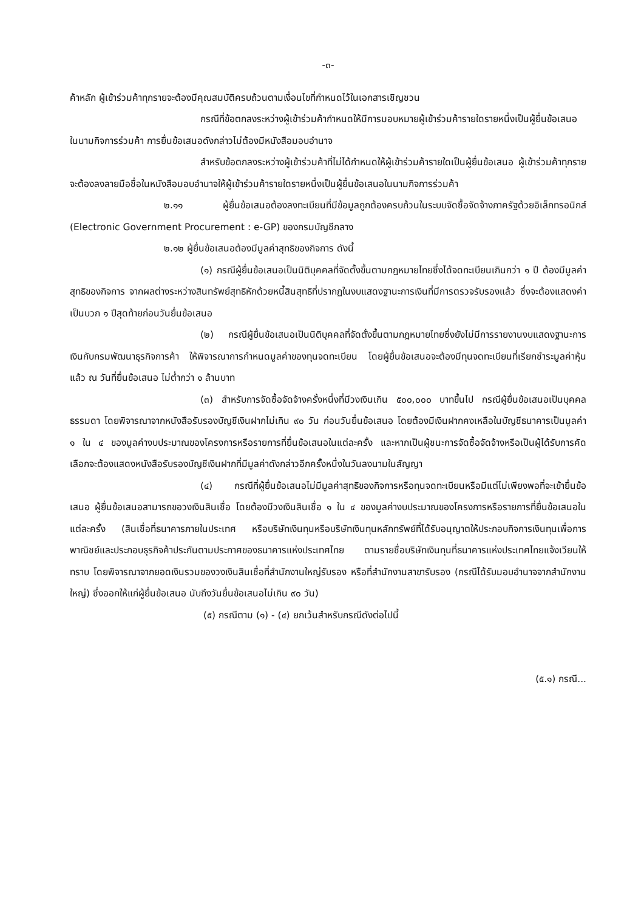-๓-
ค้าหลัก ผู้เข้าร่วมค้าทุกรายจะต้องมีคุณสมบัติครบถ้วนตามเงื่อนไขที่กำหนดไว้ในเอกสารเชิญชวน
กรณีที่ข้อตกลงระหว่างผู้เข้าร่วมค้ากำหนดให้มีการมอบหมายผู้เข้าร่วมค้ารายใดรายหนึ่งเป็นผู้ยื่นข้อเสนอ ในนามกิจการร่วมค้า การยื่นข้อเสนอดังกล่าวไม่ต้องมีหนังสือมอบอำนาจ
สำหรับข้อตกลงระหว่างผู้เข้าร่วมค้าที่ไม่ได้กำหนดให้ผู้เข้าร่วมค้ารายใดเป็นผู้ยื่นข้อเสนอ ผู้เข้าร่วมค้าทุกรายจะต้องลงลายมือชื่อในหนังสือมอบอำนาจให้ผู้เข้าร่วมค้ารายใดรายหนึ่งเป็นผู้ยื่นข้อเสนอในนามกิจการร่วมค้า
๒.๑๑ ผู้ยื่นข้อเสนอต้องลงทะเบียนที่มีข้อมูลถูกต้องครบถ้วนในระบบจัดซื้อจัดจ้างภาครัฐด้วยอิเล็กทรอนิกส์ (Electronic Government Procurement : e-GP) ของกรมบัญชีกลาง
๒.๑๒ ผู้ยื่นข้อเสนอต้องมีมูลค่าสุทธิของกิจการ ดังนี้
(๑) กรณีผู้ยื่นข้อเสนอเป็นนิติบุคคลที่จัดตั้งขึ้นตามกฎหมายไทยซึ่งได้จดทะเบียนเกินกว่า ๑ ปี ต้องมีมูลค่าสุทธิของกิจการ จากผลต่างระหว่างสินทรัพย์สุทธิหักด้วยหนี้สินสุทธิที่ปรากฏในงบแสดงฐานะการเงินที่มีการตรวจรับรองแล้ว ซึ่งจะต้องแสดงค่าเป็นบวก ๑ ปีสุดท้ายก่อนวันยื่นข้อเสนอ
(๒) กรณีผู้ยื่นข้อเสนอเป็นนิติบุคคลที่จัดตั้งขึ้นตามกฎหมายไทยซึ่งยังไม่มีการรายงานงบแสดงฐานะการเงินกับกรมพัฒนาธุรกิจการค้า ให้พิจารณาการกำหนดมูลค่าของทุนจดทะเบียน โดยผู้ยื่นข้อเสนอจะต้องมีทุนจดทะเบียนที่เรียกชำระมูลค่าหุ้นแล้ว ณ วันที่ยื่นข้อเสนอ ไม่ต่ำกว่า ๑ ล้านบาท
(๓) สำหรับการจัดซื้อจัดจ้างครั้งหนึ่งที่มีวงเงินเกิน ๕๐๐,๐๐๐ บาทขึ้นไป กรณีผู้ยื่นข้อเสนอเป็นบุคคลธรรมดา โดยพิจารณาจากหนังสือรับรองบัญชีเงินฝากไม่เกิน ๙๐ วัน ก่อนวันยื่นข้อเสนอ โดยต้องมีเงินฝากคงเหลือในบัญชีธนาคารเป็นมูลค่า ๑ ใน ๔ ของมูลค่างบประมาณของโครงการหรือรายการที่ยื่นข้อเสนอในแต่ละครั้ง และหากเป็นผู้ชนะการจัดซื้อจัดจ้างหรือเป็นผู้ได้รับการคัดเลือกจะต้องแสดงหนังสือรับรองบัญชีเงินฝากที่มีมูลค่าดังกล่าวอีกครั้งหนึ่งในวันลงนามในสัญญา
(๔) กรณีที่ผู้ยื่นข้อเสนอไม่มีมูลค่าสุทธิของกิจการหรือทุนจดทะเบียนหรือมีแต่ไม่เพียงพอที่จะเข้ายื่นข้อเสนอ ผู้ยื่นข้อเสนอสามารถขอวงเงินสินเชื่อ โดยต้องมีวงเงินสินเชื่อ ๑ ใน ๔ ของมูลค่างบประมาณของโครงการหรือรายการที่ยื่นข้อเสนอในแต่ละครั้ง (สินเชื่อที่ธนาคารภายในประเทศ หรือบริษัทเงินทุนหรือบริษัทเงินทุนหลักทรัพย์ที่ได้รับอนุญาตให้ประกอบกิจการเงินทุนเพื่อการพาณิชย์และประกอบธุรกิจค้าประกันตามประกาศของธนาคารแห่งประเทศไทย ตามรายชื่อบริษัทเงินทุนที่ธนาคารแห่งประเทศไทยแจ้งเวียนให้ทราบ โดยพิจารณาจากยอดเงินรวมของวงเงินสินเชื่อที่สำนักงานใหญ่รับรอง หรือที่สำนักงานสาขารับรอง (กรณีได้รับมอบอำนาจจากสำนักงานใหญ่) ซึ่งออกให้แก่ผู้ยื่นข้อเสนอ นับถึงวันยื่นข้อเสนอไม่เกิน ๙๐ วัน)
(๕) กรณีตาม (๑) - (๔) ยกเว้นสำหรับกรณีดังต่อไปนี้
(๕.๑) กรณี...